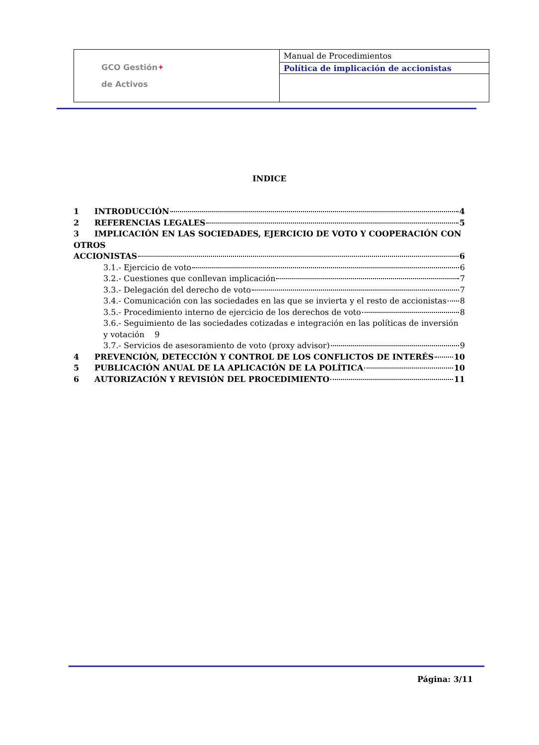| GCO Gestión ✦ de Activos | Manual de Procedimientos |
| | Política de implicación de accionistas |
INDICE
1 INTRODUCCIÓN 4
2 REFERENCIAS LEGALES 5
3 IMPLICACIÓN EN LAS SOCIEDADES, EJERCICIO DE VOTO Y COOPERACIÓN CON OTROS
ACCIONISTAS 6
3.1.- Ejercicio de voto 6
3.2.- Cuestiones que conllevan implicación 7
3.3.- Delegación del derecho de voto 7
3.4.- Comunicación con las sociedades en las que se invierta y el resto de accionistas 8
3.5.- Procedimiento interno de ejercicio de los derechos de voto 8
3.6.- Seguimiento de las sociedades cotizadas e integración en las políticas de inversión y votación 9
3.7.- Servicios de asesoramiento de voto (proxy advisor) 9
4 PREVENCIÓN, DETECCIÓN Y CONTROL DE LOS CONFLICTOS DE INTERÉS 10
5 PUBLICACIÓN ANUAL DE LA APLICACIÓN DE LA POLÍTICA 10
6 AUTORIZACIÓN Y REVISIÓN DEL PROCEDIMIENTO 11
Página: 3/11